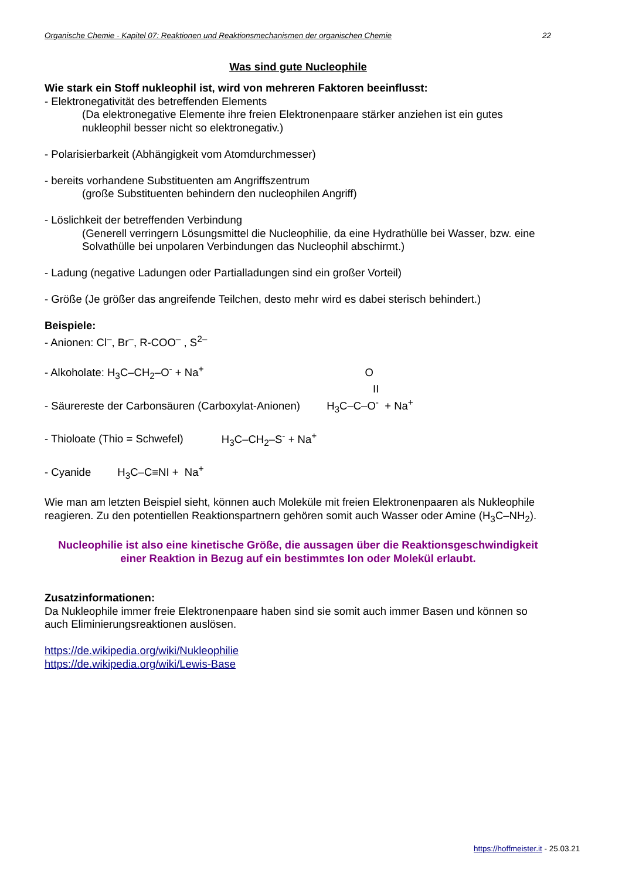Organische Chemie - Kapitel 07: Reaktionen und Reaktionsmechanismen der organischen Chemie 22
Was sind gute Nucleophile
Wie stark ein Stoff nukleophil ist, wird von mehreren Faktoren beeinflusst:
- Elektronegativität des betreffenden Elements
(Da elektronegative Elemente ihre freien Elektronenpaare stärker anziehen ist ein gutes nukleophil besser nicht so elektronegativ.)
- Polarisierbarkeit (Abhängigkeit vom Atomdurchmesser)
- bereits vorhandene Substituenten am Angriffszentrum
(große Substituenten behindern den nucleophilen Angriff)
- Löslichkeit der betreffenden Verbindung
(Generell verringern Lösungsmittel die Nucleophilie, da eine Hydrathülle bei Wasser, bzw. eine Solvathülle bei unpolaren Verbindungen das Nucleophil abschirmt.)
- Ladung (negative Ladungen oder Partialladungen sind ein großer Vorteil)
- Größe (Je größer das angreifende Teilchen, desto mehr wird es dabei sterisch behindert.)
Beispiele:
- Anionen: Cl<sup>–</sup>, Br<sup>–</sup>, R-COO<sup>–</sup> , S<sup>2–</sup>
- Alkoholate: H<sub>3</sub>C–CH<sub>2</sub>–O<sup>-</sup> + Na<sup>+</sup> O
II
- Säurereste der Carbonsäuren (Carboxylat-Anionen) H<sub>3</sub>C–C–O<sup>-</sup> + Na<sup>+</sup>
- Thioloate (Thio = Schwefel) H<sub>3</sub>C–CH<sub>2</sub>–S<sup>-</sup> + Na<sup>+</sup>
- Cyanide H<sub>3</sub>C–C≡NI + Na<sup>+</sup>
Wie man am letzten Beispiel sieht, können auch Moleküle mit freien Elektronenpaaren als Nukleophile reagieren. Zu den potentiellen Reaktionspartnern gehören somit auch Wasser oder Amine (H<sub>3</sub>C–NH<sub>2</sub>).
Nucleophilie ist also eine kinetische Größe, die aussagen über die Reaktionsgeschwindigkeit einer Reaktion in Bezug auf ein bestimmtes Ion oder Molekül erlaubt.
Zusatzinformationen:
Da Nukleophile immer freie Elektronenpaare haben sind sie somit auch immer Basen und können so auch Eliminierungsreaktionen auslösen.
https://de.wikipedia.org/wiki/Nukleophilie
https://de.wikipedia.org/wiki/Lewis-Base
https://hoffmeister.it - 25.03.21